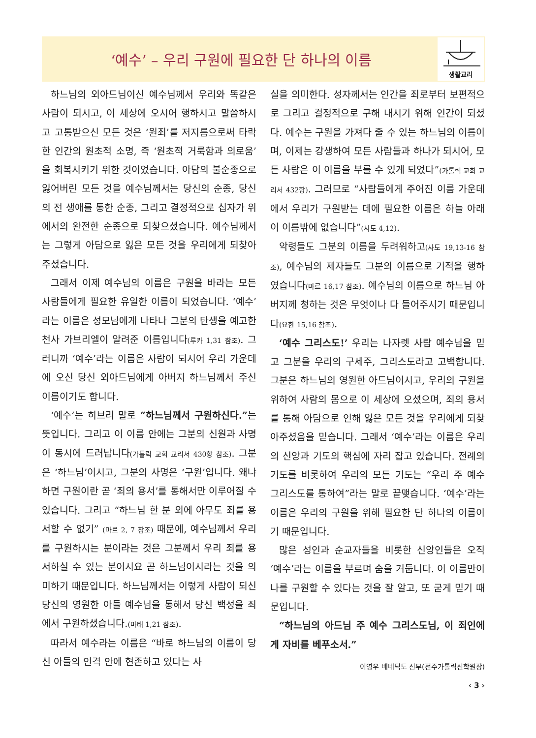‘예수’ – 우리 구원에 필요한 단 하나의 이름
생활교리
하느님의 외아드님이신 예수님께서 우리와 똑같은 사람이 되시고, 이 세상에 오시어 행하시고 말씀하시고 고통받으신 모든 것은 ‘원죄’를 저지름으로써 타락한 인간의 원초적 소명, 즉 ‘원초적 거룩함과 의로움’을 회복시키기 위한 것이었습니다. 아담의 불순종으로 잃어버린 모든 것을 예수님께서는 당신의 순종, 당신의 전 생애를 통한 순종, 그리고 결정적으로 십자가 위에서의 완전한 순종으로 되찾으셨습니다. 예수님께서는 그렇게 아담으로 잃은 모든 것을 우리에게 되찾아 주셨습니다.
그래서 이제 예수님의 이름은 구원을 바라는 모든 사람들에게 필요한 유일한 이름이 되었습니다. ‘예수’라는 이름은 성모님에게 나타나 그분의 탄생을 예고한 천사 가브리엘이 알려준 이름입니다(루카 1,31 참조). 그러니까 ‘예수’라는 이름은 사람이 되시어 우리 가운데에 오신 당신 외아드님에게 아버지 하느님께서 주신 이름이기도 합니다.
‘예수’는 히브리 말로 “하느님께서 구원하신다.”는 뜻입니다. 그리고 이 이름 안에는 그분의 신원과 사명이 동시에 드러납니다(가톨릭 교회 교리서 430항 참조). 그분은 ‘하느님’이시고, 그분의 사명은 ‘구원’입니다. 왜냐하면 구원이란 곧 ‘죄의 용서’를 통해서만 이루어질 수 있습니다. 그리고 “하느님 한 분 외에 아무도 죄를 용서할 수 없기” (마르 2, 7 참조) 때문에, 예수님께서 우리를 구원하시는 분이라는 것은 그분께서 우리 죄를 용서하실 수 있는 분이시요 곧 하느님이시라는 것을 의미하기 때문입니다. 하느님께서는 이렇게 사람이 되신 당신의 영원한 아들 예수님을 통해서 당신 백성을 죄에서 구원하셨습니다.(마태 1,21 참조).
따라서 예수라는 이름은 “바로 하느님의 이름이 당신 아들의 인격 안에 현존하고 있다는 사
실을 의미한다. 성자께서는 인간을 죄로부터 보편적으로 그리고 결정적으로 구해 내시기 위해 인간이 되셨다. 예수는 구원을 가져다 줄 수 있는 하느님의 이름이며, 이제는 강생하여 모든 사람들과 하나가 되시어, 모든 사람은 이 이름을 부를 수 있게 되었다”(가톨릭 교회 교리서 432항). 그러므로 “사람들에게 주어진 이름 가운데에서 우리가 구원받는 데에 필요한 이름은 하늘 아래 이 이름밖에 없습니다”(사도 4,12).
악령들도 그분의 이름을 두려워하고(사도 19,13-16 참조), 예수님의 제자들도 그분의 이름으로 기적을 행하였습니다(마르 16,17 참조). 예수님의 이름으로 하느님 아버지께 청하는 것은 무엇이나 다 들어주시기 때문입니다(요한 15,16 참조).
‘예수 그리스도!’ 우리는 나자렛 사람 예수님을 믿고 그분을 우리의 구세주, 그리스도라고 고백합니다. 그분은 하느님의 영원한 아드님이시고, 우리의 구원을 위하여 사람의 몸으로 이 세상에 오셨으며, 죄의 용서를 통해 아담으로 인해 잃은 모든 것을 우리에게 되찾아주셨음을 믿습니다. 그래서 ‘예수’라는 이름은 우리의 신앙과 기도의 핵심에 자리 잡고 있습니다. 전례의 기도를 비롯하여 우리의 모든 기도는 “우리 주 예수 그리스도를 통하여”라는 말로 끝맺습니다. ‘예수’라는 이름은 우리의 구원을 위해 필요한 단 하나의 이름이기 때문입니다.
많은 성인과 순교자들을 비롯한 신앙인들은 오직 ‘예수’라는 이름을 부르며 숨을 거둡니다. 이 이름만이 나를 구원할 수 있다는 것을 잘 알고, 또 굳게 믿기 때문입니다.
“하느님의 아드님 주 예수 그리스도님, 이 죄인에게 자비를 베푸소서.”
이영우 베네딕도 신부(전주가톨릭신학원장)
‹ 3 ›